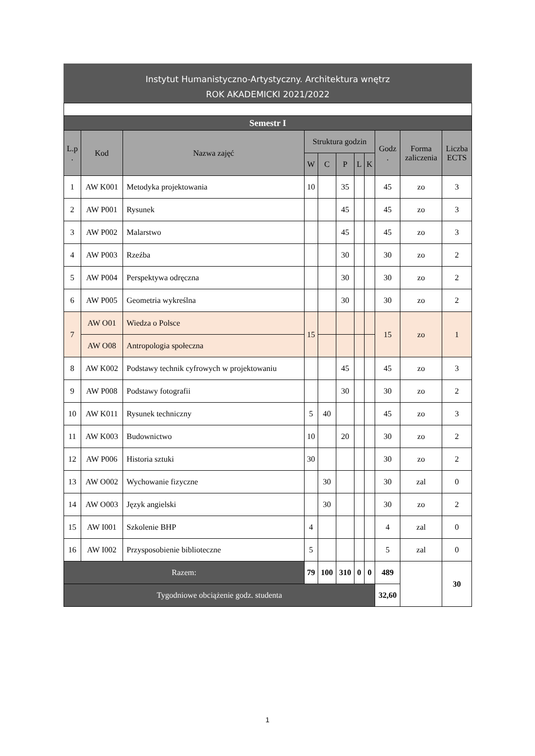Instytut Humanistyczno-Artystyczny. Architektura wnętrz
ROK AKADEMICKI 2021/2022
| Semestr I | | | | | | | | | | |
| --- | --- | --- | --- | --- | --- | --- | --- | --- | --- | --- |
| L.p . | Kod | Nazwa zajęć | Struktura godzin | | | | | Godz . | Forma zaliczenia | Liczba ECTS |
| | | | W | C | P | L | K | | | |
| 1 | AW K001 | Metodyka projektowania | 10 | | 35 | | | 45 | zo | 3 |
| 2 | AW P001 | Rysunek | | | 45 | | | 45 | zo | 3 |
| 3 | AW P002 | Malarstwo | | | 45 | | | 45 | zo | 3 |
| 4 | AW P003 | Rzeźba | | | 30 | | | 30 | zo | 2 |
| 5 | AW P004 | Perspektywa odręczna | | | 30 | | | 30 | zo | 2 |
| 6 | AW P005 | Geometria wykreślna | | | 30 | | | 30 | zo | 2 |
| 7 | AW O01 | Wiedza o Polsce | 15 | | | | | 15 | zo | 1 |
| | AW O08 | Antropologia społeczna | | | | | | | | |
| 8 | AW K002 | Podstawy technik cyfrowych w projektowaniu | | | 45 | | | 45 | zo | 3 |
| 9 | AW P008 | Podstawy fotografii | | | 30 | | | 30 | zo | 2 |
| 10 | AW K011 | Rysunek techniczny | 5 | 40 | | | | 45 | zo | 3 |
| 11 | AW K003 | Budownictwo | 10 | | 20 | | | 30 | zo | 2 |
| 12 | AW P006 | Historia sztuki | 30 | | | | | 30 | zo | 2 |
| 13 | AW O002 | Wychowanie fizyczne | | 30 | | | | 30 | zal | 0 |
| 14 | AW O003 | Język angielski | | 30 | | | | 30 | zo | 2 |
| 15 | AW I001 | Szkolenie BHP | 4 | | | | | 4 | zal | 0 |
| 16 | AW I002 | Przysposobienie biblioteczne | 5 | | | | | 5 | zal | 0 |
| Razem: | | | 79 | 100 | 310 | 0 | 0 | 489 | | 30 |
| Tygodniowe obciążenie godz. studenta | | | | | | | | 32,60 | | |
1